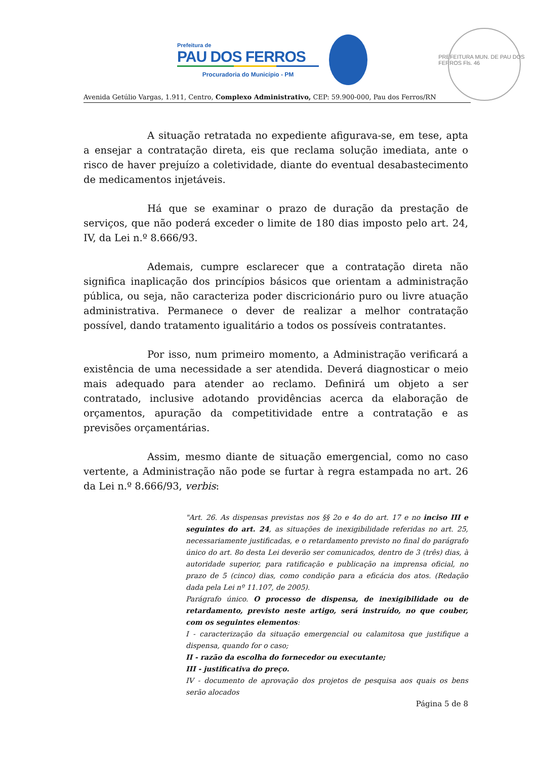Prefeitura de
PAU DOS FERROS
Procuradoria do Município - PM
PREFEITURA MUN. DE PAU DOS FERROS Fls. 46
Avenida Getúlio Vargas, 1.911, Centro, Complexo Administrativo, CEP: 59.900-000, Pau dos Ferros/RN
A situação retratada no expediente afigurava-se, em tese, apta a ensejar a contratação direta, eis que reclama solução imediata, ante o risco de haver prejuízo a coletividade, diante do eventual desabastecimento de medicamentos injetáveis.
Há que se examinar o prazo de duração da prestação de serviços, que não poderá exceder o limite de 180 dias imposto pelo art. 24, IV, da Lei n.º 8.666/93.
Ademais, cumpre esclarecer que a contratação direta não significa inaplicação dos princípios básicos que orientam a administração pública, ou seja, não caracteriza poder discricionário puro ou livre atuação administrativa. Permanece o dever de realizar a melhor contratação possível, dando tratamento igualitário a todos os possíveis contratantes.
Por isso, num primeiro momento, a Administração verificará a existência de uma necessidade a ser atendida. Deverá diagnosticar o meio mais adequado para atender ao reclamo. Definirá um objeto a ser contratado, inclusive adotando providências acerca da elaboração de orçamentos, apuração da competitividade entre a contratação e as previsões orçamentárias.
Assim, mesmo diante de situação emergencial, como no caso vertente, a Administração não pode se furtar à regra estampada no art. 26 da Lei n.º 8.666/93, verbis:
"Art. 26. As dispensas previstas nos §§ 2o e 4o do art. 17 e no inciso III e seguintes do art. 24, as situações de inexigibilidade referidas no art. 25, necessariamente justificadas, e o retardamento previsto no final do parágrafo único do art. 8o desta Lei deverão ser comunicados, dentro de 3 (três) dias, à autoridade superior, para ratificação e publicação na imprensa oficial, no prazo de 5 (cinco) dias, como condição para a eficácia dos atos. (Redação dada pela Lei nº 11.107, de 2005).
Parágrafo único. O processo de dispensa, de inexigibilidade ou de retardamento, previsto neste artigo, será instruído, no que couber, com os seguintes elementos:
I - caracterização da situação emergencial ou calamitosa que justifique a dispensa, quando for o caso;
II - razão da escolha do fornecedor ou executante;
III - justificativa do preço.
IV - documento de aprovação dos projetos de pesquisa aos quais os bens serão alocados
Página 5 de 8